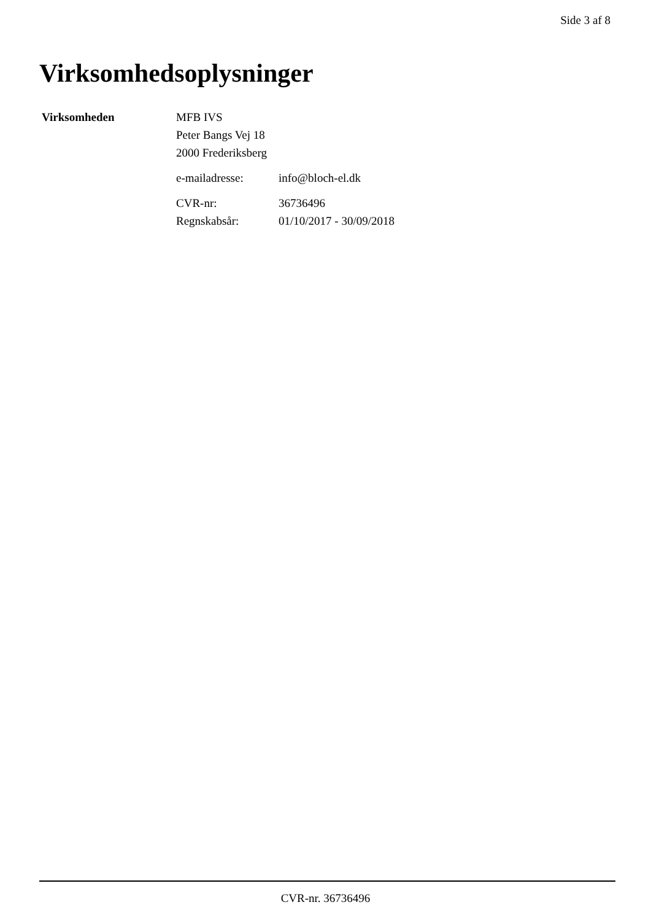Side 3 af 8
Virksomhedsoplysninger
Virksomheden MFB IVS
Peter Bangs Vej 18
2000 Frederiksberg
e-mailadresse: info@bloch-el.dk
CVR-nr: 36736496
Regnskabsår: 01/10/2017 - 30/09/2018
CVR-nr. 36736496